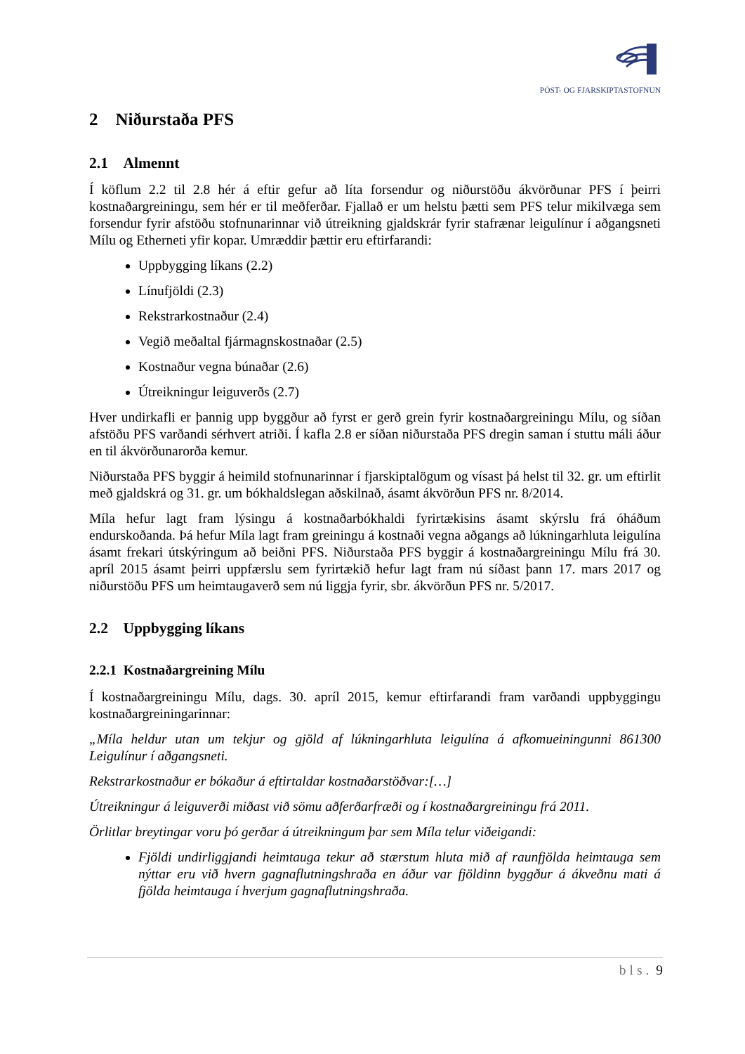PÓST- OG FJARSKIPTASTOFNUN
2 Niðurstaða PFS
2.1 Almennt
Í köflum 2.2 til 2.8 hér á eftir gefur að líta forsendur og niðurstöðu ákvörðunar PFS í þeirri kostnaðargreiningu, sem hér er til meðferðar. Fjallað er um helstu þætti sem PFS telur mikilvæga sem forsendur fyrir afstöðu stofnunarinnar við útreikning gjaldskrár fyrir stafrænar leigulínur í aðgangsneti Mílu og Etherneti yfir kopar. Umræddir þættir eru eftirfarandi:
Uppbygging líkans (2.2)
Línufjöldi (2.3)
Rekstrarkostnaður (2.4)
Vegið meðaltal fjármagnskostnaðar (2.5)
Kostnaður vegna búnaðar (2.6)
Útreikningur leiguverðs (2.7)
Hver undirkafli er þannig upp byggður að fyrst er gerð grein fyrir kostnaðargreiningu Mílu, og síðan afstöðu PFS varðandi sérhvert atriði. Í kafla 2.8 er síðan niðurstaða PFS dregin saman í stuttu máli áður en til ákvörðunarorða kemur.
Niðurstaða PFS byggir á heimild stofnunarinnar í fjarskiptalögum og vísast þá helst til 32. gr. um eftirlit með gjaldskrá og 31. gr. um bókhaldslegan aðskilnað, ásamt ákvörðun PFS nr. 8/2014.
Míla hefur lagt fram lýsingu á kostnaðarbókhaldi fyrirtækisins ásamt skýrslu frá óháðum endurskoðanda. Þá hefur Míla lagt fram greiningu á kostnaði vegna aðgangs að lúkningarhluta leigulína ásamt frekari útskýringum að beiðni PFS. Niðurstaða PFS byggir á kostnaðargreiningu Mílu frá 30. apríl 2015 ásamt þeirri uppfærslu sem fyrirtækið hefur lagt fram nú síðast þann 17. mars 2017 og niðurstöðu PFS um heimtaugaverð sem nú liggja fyrir, sbr. ákvörðun PFS nr. 5/2017.
2.2 Uppbygging líkans
2.2.1 Kostnaðargreining Mílu
Í kostnaðargreiningu Mílu, dags. 30. apríl 2015, kemur eftirfarandi fram varðandi uppbyggingu kostnaðargreiningarinnar:
„Míla heldur utan um tekjur og gjöld af lúkningarhluta leigulína á afkomueiningunni 861300 Leigulínur í aðgangsneti.
Rekstrarkostnaður er bókaður á eftirtaldar kostnaðarstöðvar:[…]
Útreikningur á leiguverði miðast við sömu aðferðarfræði og í kostnaðargreiningu frá 2011.
Örlitlar breytingar voru þó gerðar á útreikningum þar sem Míla telur viðeigandi:
Fjöldi undirliggjandi heimtauga tekur að stærstum hluta mið af raunfjölda heimtauga sem nýttar eru við hvern gagnaflutningshraða en áður var fjöldinn byggður á ákveðnu mati á fjölda heimtauga í hverjum gagnaflutningshraða.
bls. 9